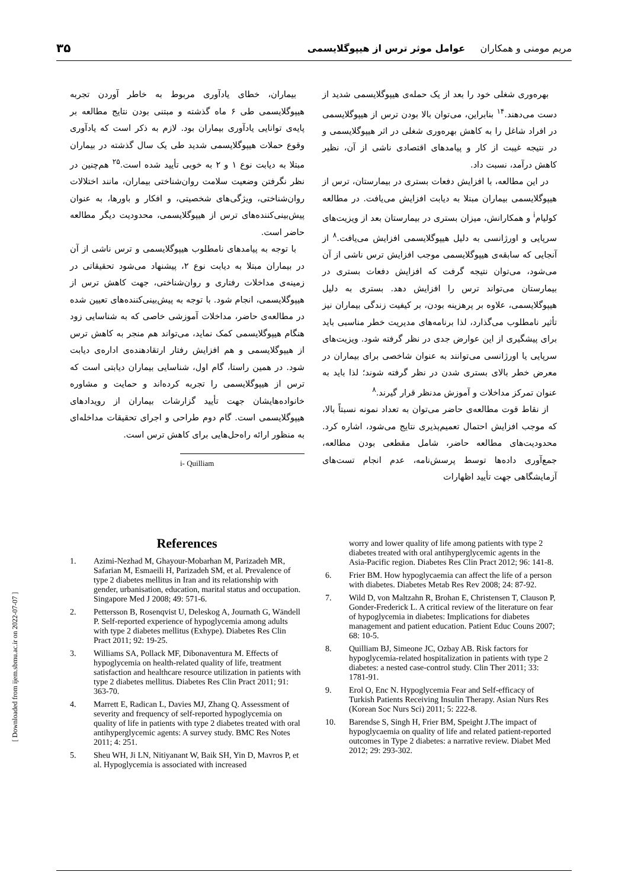مریم مومنی و همکاران عوامل موثر ترس از هیپوگلایسمی ۳۵
بهره‌وری شغلی خود را بعد از یک حمله‌ی هیپوگلایسمی شدید از دست می‌دهند.<sup>۱۴</sup> بنابراین، می‌توان بالا بودن ترس از هیپوگلایسمی در افراد شاغل را به کاهش بهره‌وری شغلی در اثر هیپوگلایسمی و در نتیجه غیبت از کار و پیامدهای اقتصادی ناشی از آن، نظیر کاهش درآمد، نسبت داد.
در این مطالعه، با افزایش دفعات بستری در بیمارستان، ترس از هیپوگلایسمی بیماران مبتلا به دیابت افزایش می‌یافت. در مطالعه کولیام<sup>i</sup> و همکارانش، میزان بستری در بیمارستان بعد از ویزیت‌های سرپایی و اورژانسی به دلیل هیپوگلایسمی افزایش می‌یافت.<sup>۸</sup> از آنجایی که سابقه‌ی هیپوگلایسمی موجب افزایش ترس ناشی از آن می‌شود، می‌توان نتیجه گرفت که افزایش دفعات بستری در بیمارستان می‌تواند ترس را افزایش دهد. بستری به دلیل هیپوگلایسمی، علاوه بر پرهزینه بودن، بر کیفیت زندگی بیماران نیز تأثیر نامطلوب می‌گذارد، لذا برنامه‌های مدیریت خطر مناسبی باید برای پیشگیری از این عوارض جدی در نظر گرفته شود. ویزیت‌های سرپایی یا اورژانسی می‌توانند به عنوان شاخصی برای بیماران در معرض خطر بالای بستری شدن در نظر گرفته شوند؛ لذا باید به عنوان تمرکز مداخلات و آموزش مدنظر قرار گیرند.<sup>۸</sup>
از نقاط قوت مطالعه‌ی حاضر می‌توان به تعداد نمونه نسبتاً بالا، که موجب افزایش احتمال تعمیم‌پذیری نتایج می‌شود، اشاره کرد. محدودیت‌های مطالعه حاضر، شامل مقطعی بودن مطالعه، جمع‌آوری داده‌ها توسط پرسش‌نامه، عدم انجام تست‌های آزمایشگاهی جهت تأیید اظهارات
بیماران، خطای یادآوری مربوط به خاطر آوردن تجربه هیپوگلایسمی طی ۶ ماه گذشته و مبتنی بودن نتایج مطالعه بر پایه‌ی توانایی یادآوری بیماران بود. لازم به ذکر است که یادآوری وقوع حملات هیپوگلایسمی شدید طی یک سال گذشته در بیماران مبتلا به دیابت نوع ۱ و ۲ به خوبی تأیید شده است.<sup>۲۵</sup> هم‌چنین در نظر نگرفتن وضعیت سلامت روان‌شناختی بیماران، مانند اختلالات روان‌شناختی، ویژگی‌های شخصیتی، و افکار و باورها، به عنوان پیش‌بینی‌کننده‌های ترس از هیپوگلایسمی، محدودیت دیگر مطالعه حاضر است.
با توجه به پیامدهای نامطلوب هیپوگلایسمی و ترس ناشی از آن در بیماران مبتلا به دیابت نوع ۲، پیشنهاد می‌شود تحقیقاتی در زمینه‌ی مداخلات رفتاری و روان‌شناختی، جهت کاهش ترس از هیپوگلایسمی، انجام شود. با توجه به پیش‌بینی‌کننده‌های تعیین شده در مطالعه‌ی حاضر، مداخلات آموزشی خاصی که به شناسایی زود هنگام هیپوگلایسمی کمک نماید، می‌تواند هم منجر به کاهش ترس از هیپوگلایسمی و هم افزایش رفتار ارتقادهنده‌ی اداره‌ی دیابت شود. در همین راستا، گام اول، شناسایی بیماران دیابتی است که ترس از هیپوگلایسمی را تجربه کرده‌اند و حمایت و مشاوره خانواده‌هایشان جهت تأیید گزارشات بیماران از رویدادهای هیپوگلایسمی است. گام دوم طراحی و اجرای تحقیقات مداخله‌ای به منظور ارائه راه‌حل‌هایی برای کاهش ترس است.
i- Quilliam
References
1. Azimi-Nezhad M, Ghayour-Mobarhan M, Parizadeh MR, Safarian M, Esmaeili H, Parizadeh SM, et al. Prevalence of type 2 diabetes mellitus in Iran and its relationship with gender, urbanisation, education, marital status and occupation. Singapore Med J 2008; 49: 571-6.
2. Pettersson B, Rosenqvist U, Deleskog A, Journath G, Wändell P. Self-reported experience of hypoglycemia among adults with type 2 diabetes mellitus (Exhype). Diabetes Res Clin Pract 2011; 92: 19-25.
3. Williams SA, Pollack MF, Dibonaventura M. Effects of hypoglycemia on health-related quality of life, treatment satisfaction and healthcare resource utilization in patients with type 2 diabetes mellitus. Diabetes Res Clin Pract 2011; 91: 363-70.
4. Marrett E, Radican L, Davies MJ, Zhang Q. Assessment of severity and frequency of self-reported hypoglycemia on quality of life in patients with type 2 diabetes treated with oral antihyperglycemic agents: A survey study. BMC Res Notes 2011; 4: 251.
5. Sheu WH, Ji LN, Nitiyanant W, Baik SH, Yin D, Mavros P, et al. Hypoglycemia is associated with increased
worry and lower quality of life among patients with type 2 diabetes treated with oral antihyperglycemic agents in the Asia-Pacific region. Diabetes Res Clin Pract 2012; 96: 141-8.
6. Frier BM. How hypoglycaemia can affect the life of a person with diabetes. Diabetes Metab Res Rev 2008; 24: 87-92.
7. Wild D, von Maltzahn R, Brohan E, Christensen T, Clauson P, Gonder-Frederick L. A critical review of the literature on fear of hypoglycemia in diabetes: Implications for diabetes management and patient education. Patient Educ Couns 2007; 68: 10-5.
8. Quilliam BJ, Simeone JC, Ozbay AB. Risk factors for hypoglycemia-related hospitalization in patients with type 2 diabetes: a nested case-control study. Clin Ther 2011; 33: 1781-91.
9. Erol O, Enc N. Hypoglycemia Fear and Self-efficacy of Turkish Patients Receiving Insulin Therapy. Asian Nurs Res (Korean Soc Nurs Sci) 2011; 5: 222-8.
10. Barendse S, Singh H, Frier BM, Speight J.The impact of hypoglycaemia on quality of life and related patient-reported outcomes in Type 2 diabetes: a narrative review. Diabet Med 2012; 29: 293-302.
[ Downloaded from ijem.sbmu.ac.ir on 2022-07-07 ]